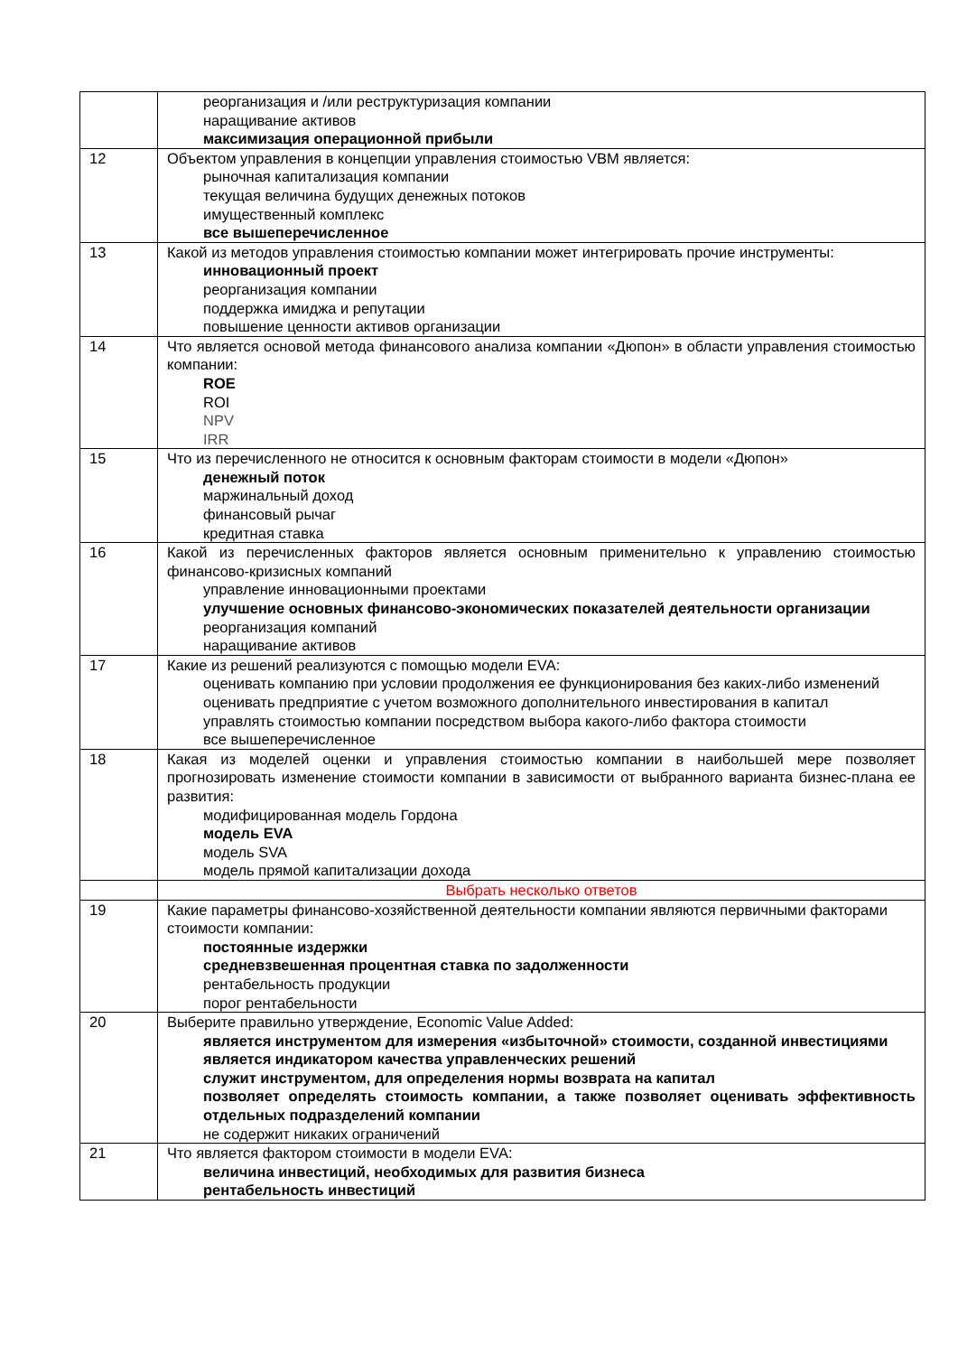| | реорганизация и /или реструктуризация компании наращивание активов максимизация операционной прибыли |
| 12 | Объектом управления в концепции управления стоимостью VBM является: рыночная капитализация компании текущая величина будущих денежных потоков имущественный комплекс все вышеперечисленное |
| 13 | Какой из методов управления стоимостью компании может интегрировать прочие инструменты: инновационный проект реорганизация компании поддержка имиджа и репутации повышение ценности активов организации |
| 14 | Что является основой метода финансового анализа компании «Дюпон» в области управления стоимостью компании: ROE ROI NPV IRR |
| 15 | Что из перечисленного не относится к основным факторам стоимости в модели «Дюпон» денежный поток маржинальный доход финансовый рычаг кредитная ставка |
| 16 | Какой из перечисленных факторов является основным применительно к управлению стоимостью финансово-кризисных компаний управление инновационными проектами улучшение основных финансово-экономических показателей деятельности организации реорганизация компаний наращивание активов |
| 17 | Какие из решений реализуются с помощью модели EVA: оценивать компанию при условии продолжения ее функционирования без каких-либо изменений оценивать предприятие с учетом возможного дополнительного инвестирования в капитал управлять стоимостью компании посредством выбора какого-либо фактора стоимости все вышеперечисленное |
| 18 | Какая из моделей оценки и управления стоимостью компании в наибольшей мере позволяет прогнозировать изменение стоимости компании в зависимости от выбранного варианта бизнес-плана ее развития: модифицированная модель Гордона модель EVA модель SVA модель прямой капитализации дохода |
| | Выбрать несколько ответов |
| 19 | Какие параметры финансово-хозяйственной деятельности компании являются первичными факторами стоимости компании: постоянные издержки средневзвешенная процентная ставка по задолженности рентабельность продукции порог рентабельности |
| 20 | Выберите правильно утверждение, Economic Value Added: является инструментом для измерения «избыточной» стоимости, созданной инвестициями является индикатором качества управленческих решений служит инструментом, для определения нормы возврата на капитал позволяет определять стоимость компании, а также позволяет оценивать эффективность отдельных подразделений компании не содержит никаких ограничений |
| 21 | Что является фактором стоимости в модели EVA: величина инвестиций, необходимых для развития бизнеса рентабельность инвестиций |